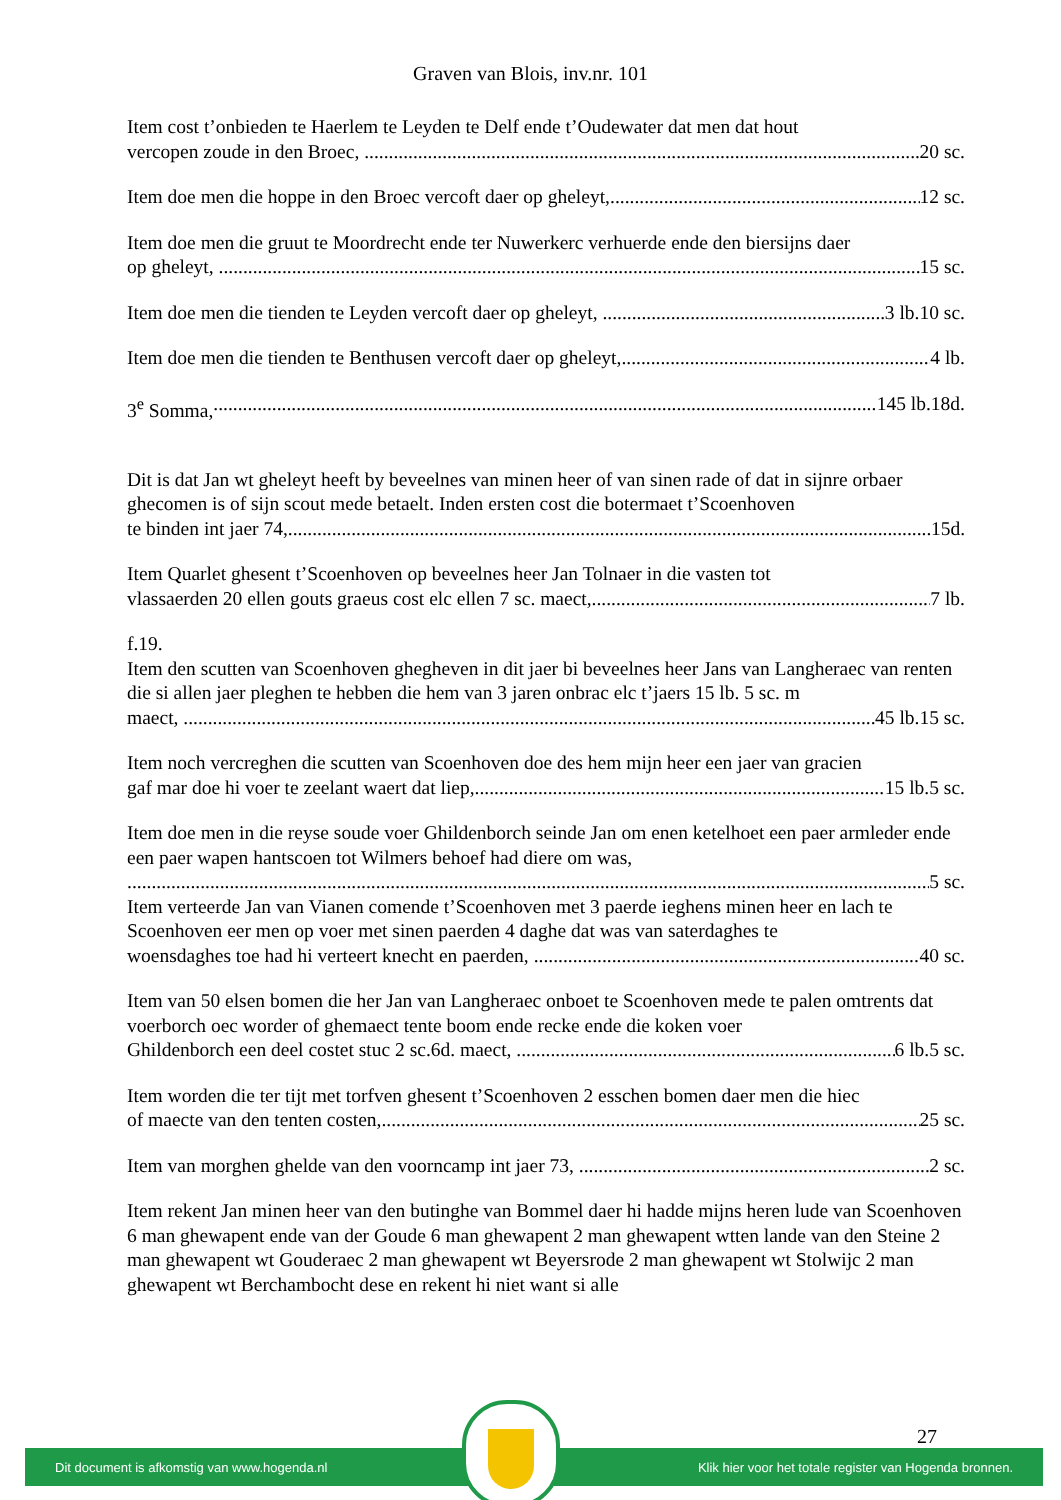Graven van Blois, inv.nr. 101
Item cost t’onbieden te Haerlem te Leyden te Delf ende t’Oudewater dat men dat hout
vercopen zoude in den Broec, 20 sc.
Item doe men die hoppe in den Broec vercoft daer op gheleyt, 12 sc.
Item doe men die gruut te Moordrecht ende ter Nuwerkerc verhuerde ende den biersijns daer
op gheleyt, 15 sc.
Item doe men die tienden te Leyden vercoft daer op gheleyt, 3 lb.10 sc.
Item doe men die tienden te Benthusen vercoft daer op gheleyt, 4 lb.
3<sup>e</sup> Somma, 145 lb.18d.
Dit is dat Jan wt gheleyt heeft by beveelnes van minen heer of van sinen rade of dat in sijnre orbaer ghecomen is of sijn scout mede betaelt. Inden ersten cost die botermaet t’Scoenhoven
te binden int jaer 74, 15d.
Item Quarlet ghesent t’Scoenhoven op beveelnes heer Jan Tolnaer in die vasten tot
vlassaerden 20 ellen gouts graeus cost elc ellen 7 sc. maect, 7 lb.
f.19.
Item den scutten van Scoenhoven ghegheven in dit jaer bi beveelnes heer Jans van Langheraec van renten die si allen jaer pleghen te hebben die hem van 3 jaren onbrac elc t’jaers 15 lb. 5 sc. m
maect, 45 lb.15 sc.
Item noch vercreghen die scutten van Scoenhoven doe des hem mijn heer een jaer van gracien
gaf mar doe hi voer te zeelant waert dat liep, 15 lb.5 sc.
Item doe men in die reyse soude voer Ghildenborch seinde Jan om enen ketelhoet een paer armleder ende een paer wapen hantscoen tot Wilmers behoef had diere om was,
5 sc.
Item verteerde Jan van Vianen comende t’Scoenhoven met 3 paerde ieghens minen heer en lach te Scoenhoven eer men op voer met sinen paerden 4 daghe dat was van saterdaghes te
woensdaghes toe had hi verteert knecht en paerden, 40 sc.
Item van 50 elsen bomen die her Jan van Langheraec onboet te Scoenhoven mede te palen omtrents dat voerborch oec worder of ghemaect tente boom ende recke ende die koken voer
Ghildenborch een deel costet stuc 2 sc.6d. maect, 6 lb.5 sc.
Item worden die ter tijt met torfven ghesent t’Scoenhoven 2 esschen bomen daer men die hiec
of maecte van den tenten costen, 25 sc.
Item van morghen ghelde van den voorncamp int jaer 73, 2 sc.
Item rekent Jan minen heer van den butinghe van Bommel daer hi hadde mijns heren lude van Scoenhoven 6 man ghewapent ende van der Goude 6 man ghewapent 2 man ghewapent wtten lande van den Steine 2 man ghewapent wt Gouderaec 2 man ghewapent wt Beyersrode 2 man ghewapent wt Stolwijc 2 man ghewapent wt Berchambocht dese en rekent hi niet want si alle
27
Dit document is afkomstig van www.hogenda.nl Klik hier voor het totale register van Hogenda bronnen.